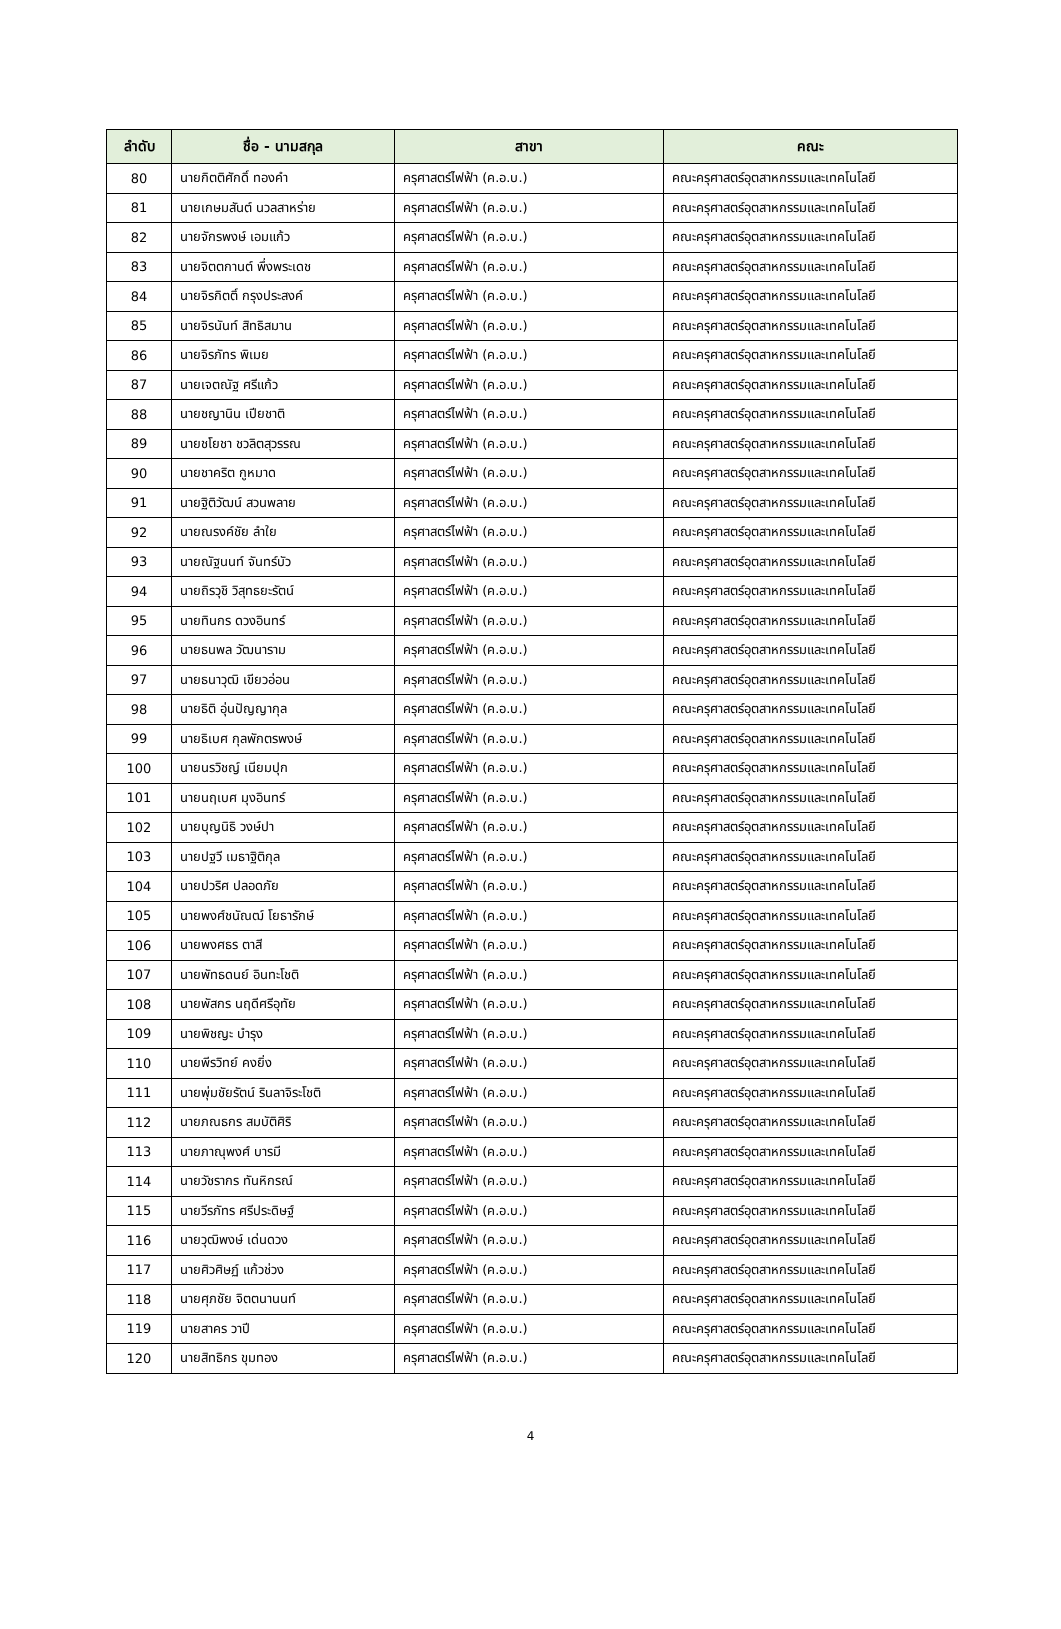| ลำดับ | ชื่อ - นามสกุล | สาขา | คณะ |
| --- | --- | --- | --- |
| 80 | นายกิตติศักดิ์ ทองคำ | ครุศาสตร์ไฟฟ้า (ค.อ.บ.) | คณะครุศาสตร์อุตสาหกรรมและเทคโนโลยี |
| 81 | นายเกษมสันต์ นวลสาหร่าย | ครุศาสตร์ไฟฟ้า (ค.อ.บ.) | คณะครุศาสตร์อุตสาหกรรมและเทคโนโลยี |
| 82 | นายจักรพงษ์ เอมแก้ว | ครุศาสตร์ไฟฟ้า (ค.อ.บ.) | คณะครุศาสตร์อุตสาหกรรมและเทคโนโลยี |
| 83 | นายจิตตกานต์ พึ่งพระเดช | ครุศาสตร์ไฟฟ้า (ค.อ.บ.) | คณะครุศาสตร์อุตสาหกรรมและเทคโนโลยี |
| 84 | นายจิรกิตติ์ กรุงประสงค์ | ครุศาสตร์ไฟฟ้า (ค.อ.บ.) | คณะครุศาสตร์อุตสาหกรรมและเทคโนโลยี |
| 85 | นายจิรนันท์ สิทธิสมาน | ครุศาสตร์ไฟฟ้า (ค.อ.บ.) | คณะครุศาสตร์อุตสาหกรรมและเทคโนโลยี |
| 86 | นายจิรภัทร พิเมย | ครุศาสตร์ไฟฟ้า (ค.อ.บ.) | คณะครุศาสตร์อุตสาหกรรมและเทคโนโลยี |
| 87 | นายเจตณัฐ ศรีแก้ว | ครุศาสตร์ไฟฟ้า (ค.อ.บ.) | คณะครุศาสตร์อุตสาหกรรมและเทคโนโลยี |
| 88 | นายชญานิน เปียชาติ | ครุศาสตร์ไฟฟ้า (ค.อ.บ.) | คณะครุศาสตร์อุตสาหกรรมและเทคโนโลยี |
| 89 | นายชโยชา ชวลิตสุวรรณ | ครุศาสตร์ไฟฟ้า (ค.อ.บ.) | คณะครุศาสตร์อุตสาหกรรมและเทคโนโลยี |
| 90 | นายชาคริต กูหมาด | ครุศาสตร์ไฟฟ้า (ค.อ.บ.) | คณะครุศาสตร์อุตสาหกรรมและเทคโนโลยี |
| 91 | นายฐิติวัฒน์ สวนพลาย | ครุศาสตร์ไฟฟ้า (ค.อ.บ.) | คณะครุศาสตร์อุตสาหกรรมและเทคโนโลยี |
| 92 | นายณรงค์ชัย ลำใย | ครุศาสตร์ไฟฟ้า (ค.อ.บ.) | คณะครุศาสตร์อุตสาหกรรมและเทคโนโลยี |
| 93 | นายณัฐนนท์ จันทร์บัว | ครุศาสตร์ไฟฟ้า (ค.อ.บ.) | คณะครุศาสตร์อุตสาหกรรมและเทคโนโลยี |
| 94 | นายถิรวุชิ วิสุทธยะรัตน์ | ครุศาสตร์ไฟฟ้า (ค.อ.บ.) | คณะครุศาสตร์อุตสาหกรรมและเทคโนโลยี |
| 95 | นายทินกร ดวงอินทร์ | ครุศาสตร์ไฟฟ้า (ค.อ.บ.) | คณะครุศาสตร์อุตสาหกรรมและเทคโนโลยี |
| 96 | นายธนพล วัฒนาราม | ครุศาสตร์ไฟฟ้า (ค.อ.บ.) | คณะครุศาสตร์อุตสาหกรรมและเทคโนโลยี |
| 97 | นายธนาวุฒิ เขียวอ่อน | ครุศาสตร์ไฟฟ้า (ค.อ.บ.) | คณะครุศาสตร์อุตสาหกรรมและเทคโนโลยี |
| 98 | นายธิติ อุ่นปัญญากุล | ครุศาสตร์ไฟฟ้า (ค.อ.บ.) | คณะครุศาสตร์อุตสาหกรรมและเทคโนโลยี |
| 99 | นายธิเบศ กุลพักตรพงษ์ | ครุศาสตร์ไฟฟ้า (ค.อ.บ.) | คณะครุศาสตร์อุตสาหกรรมและเทคโนโลยี |
| 100 | นายนรวิชญ์ เนียมปุก | ครุศาสตร์ไฟฟ้า (ค.อ.บ.) | คณะครุศาสตร์อุตสาหกรรมและเทคโนโลยี |
| 101 | นายนฤเบศ มุงอินทร์ | ครุศาสตร์ไฟฟ้า (ค.อ.บ.) | คณะครุศาสตร์อุตสาหกรรมและเทคโนโลยี |
| 102 | นายบุญนิธิ วงษ์ปา | ครุศาสตร์ไฟฟ้า (ค.อ.บ.) | คณะครุศาสตร์อุตสาหกรรมและเทคโนโลยี |
| 103 | นายปฐวี เมธาฐิติกุล | ครุศาสตร์ไฟฟ้า (ค.อ.บ.) | คณะครุศาสตร์อุตสาหกรรมและเทคโนโลยี |
| 104 | นายปวริศ ปลอดภัย | ครุศาสตร์ไฟฟ้า (ค.อ.บ.) | คณะครุศาสตร์อุตสาหกรรมและเทคโนโลยี |
| 105 | นายพงศ์ชนัณฒ์ โยธารักษ์ | ครุศาสตร์ไฟฟ้า (ค.อ.บ.) | คณะครุศาสตร์อุตสาหกรรมและเทคโนโลยี |
| 106 | นายพงศธร ตาสี | ครุศาสตร์ไฟฟ้า (ค.อ.บ.) | คณะครุศาสตร์อุตสาหกรรมและเทคโนโลยี |
| 107 | นายพัทธดนย์ อินทะโชติ | ครุศาสตร์ไฟฟ้า (ค.อ.บ.) | คณะครุศาสตร์อุตสาหกรรมและเทคโนโลยี |
| 108 | นายพัสกร นฤดีศรีอุทัย | ครุศาสตร์ไฟฟ้า (ค.อ.บ.) | คณะครุศาสตร์อุตสาหกรรมและเทคโนโลยี |
| 109 | นายพิชญะ บำรุง | ครุศาสตร์ไฟฟ้า (ค.อ.บ.) | คณะครุศาสตร์อุตสาหกรรมและเทคโนโลยี |
| 110 | นายพีรวิทย์ คงยิ่ง | ครุศาสตร์ไฟฟ้า (ค.อ.บ.) | คณะครุศาสตร์อุตสาหกรรมและเทคโนโลยี |
| 111 | นายพุ่มชัยรัตน์ รินลาจิระโชติ | ครุศาสตร์ไฟฟ้า (ค.อ.บ.) | คณะครุศาสตร์อุตสาหกรรมและเทคโนโลยี |
| 112 | นายภณธกร สมบัติศิริ | ครุศาสตร์ไฟฟ้า (ค.อ.บ.) | คณะครุศาสตร์อุตสาหกรรมและเทคโนโลยี |
| 113 | นายภาณุพงศ์ บารมี | ครุศาสตร์ไฟฟ้า (ค.อ.บ.) | คณะครุศาสตร์อุตสาหกรรมและเทคโนโลยี |
| 114 | นายวัชรากร ทันหิกรณ์ | ครุศาสตร์ไฟฟ้า (ค.อ.บ.) | คณะครุศาสตร์อุตสาหกรรมและเทคโนโลยี |
| 115 | นายวีรภัทร ศรีประดิษฐ์ | ครุศาสตร์ไฟฟ้า (ค.อ.บ.) | คณะครุศาสตร์อุตสาหกรรมและเทคโนโลยี |
| 116 | นายวุฒิพงษ์ เด่นดวง | ครุศาสตร์ไฟฟ้า (ค.อ.บ.) | คณะครุศาสตร์อุตสาหกรรมและเทคโนโลยี |
| 117 | นายศิวศิษฏ์ แก้วช่วง | ครุศาสตร์ไฟฟ้า (ค.อ.บ.) | คณะครุศาสตร์อุตสาหกรรมและเทคโนโลยี |
| 118 | นายศุภชัย จิตตนานนท์ | ครุศาสตร์ไฟฟ้า (ค.อ.บ.) | คณะครุศาสตร์อุตสาหกรรมและเทคโนโลยี |
| 119 | นายสาคร วาปี | ครุศาสตร์ไฟฟ้า (ค.อ.บ.) | คณะครุศาสตร์อุตสาหกรรมและเทคโนโลยี |
| 120 | นายสิทธิกร ขุมทอง | ครุศาสตร์ไฟฟ้า (ค.อ.บ.) | คณะครุศาสตร์อุตสาหกรรมและเทคโนโลยี |
4